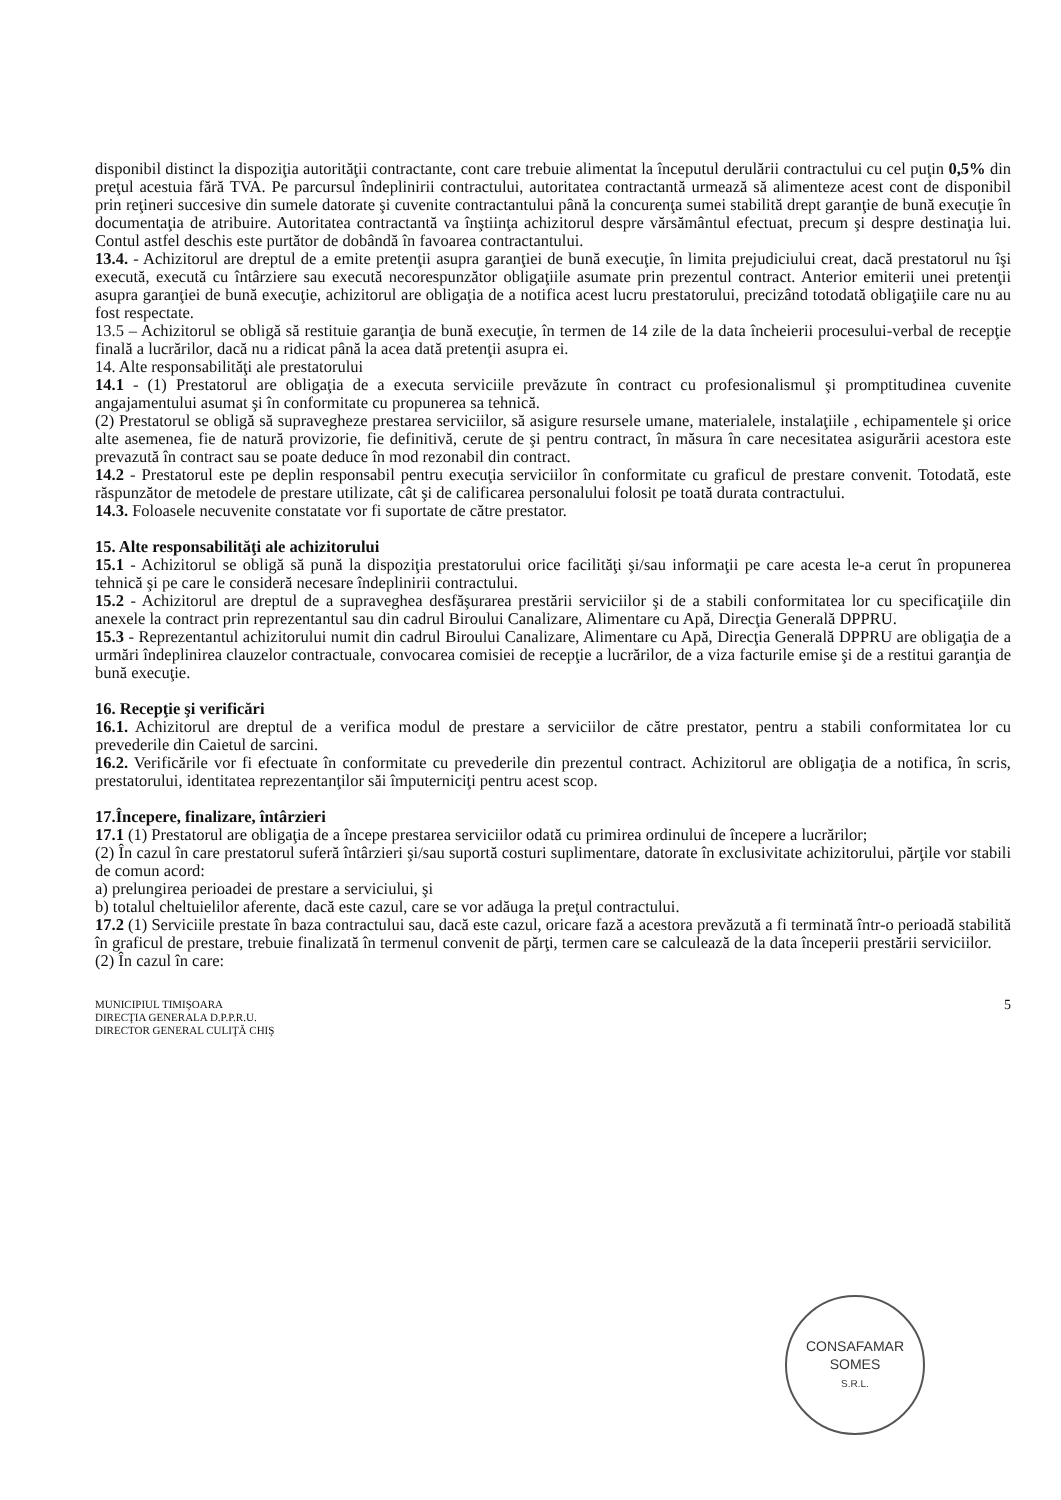disponibil distinct la dispoziţia autorităţii contractante, cont care trebuie alimentat la începutul derulării contractului cu cel puţin 0,5% din preţul acestuia fără TVA. Pe parcursul îndeplinirii contractului, autoritatea contractantă urmează să alimenteze acest cont de disponibil prin reţineri succesive din sumele datorate şi cuvenite contractantului până la concurenţa sumei stabilită drept garanţie de bună execuţie în documentaţia de atribuire. Autoritatea contractantă va înştiinţa achizitorul despre vărsământul efectuat, precum şi despre destinaţia lui. Contul astfel deschis este purtător de dobândă în favoarea contractantului.
13.4. - Achizitorul are dreptul de a emite pretenţii asupra garanţiei de bună execuţie, în limita prejudiciului creat, dacă prestatorul nu îşi execută, execută cu întârziere sau execută necorespunzător obligaţiile asumate prin prezentul contract. Anterior emiterii unei pretenţii asupra garanţiei de bună execuţie, achizitorul are obligaţia de a notifica acest lucru prestatorului, precizând totodată obligaţiile care nu au fost respectate.
13.5 – Achizitorul se obligă să restituie garanţia de bună execuţie, în termen de 14 zile de la data încheierii procesului-verbal de recepţie finală a lucrărilor, dacă nu a ridicat până la acea dată pretenţii asupra ei.
14. Alte responsabilităţi ale prestatorului
14.1 - (1) Prestatorul are obligaţia de a executa serviciile prevăzute în contract cu profesionalismul şi promptitudinea cuvenite angajamentului asumat şi în conformitate cu propunerea sa tehnică.
(2) Prestatorul se obligă să supravegheze prestarea serviciilor, să asigure resursele umane, materialele, instalaţiile , echipamentele şi orice alte asemenea, fie de natură provizorie, fie definitivă, cerute de şi pentru contract, în măsura în care necesitatea asigurării acestora este prevazută în contract sau se poate deduce în mod rezonabil din contract.
14.2 - Prestatorul este pe deplin responsabil pentru execuţia serviciilor în conformitate cu graficul de prestare convenit. Totodată, este răspunzător de metodele de prestare utilizate, cât şi de calificarea personalului folosit pe toată durata contractului.
14.3. Foloasele necuvenite constatate vor fi suportate de către prestator.
15. Alte responsabilităţi ale achizitorului
15.1 - Achizitorul se obligă să pună la dispoziţia prestatorului orice facilităţi şi/sau informaţii pe care acesta le-a cerut în propunerea tehnică şi pe care le consideră necesare îndeplinirii contractului.
15.2 - Achizitorul are dreptul de a supraveghea desfăşurarea prestării serviciilor şi de a stabili conformitatea lor cu specificaţiile din anexele la contract prin reprezentantul sau din cadrul Biroului Canalizare, Alimentare cu Apă, Direcţia Generală DPPRU.
15.3 - Reprezentantul achizitorului numit din cadrul Biroului Canalizare, Alimentare cu Apă, Direcţia Generală DPPRU are obligaţia de a urmări îndeplinirea clauzelor contractuale, convocarea comisiei de recepţie a lucrărilor, de a viza facturile emise şi de a restitui garanţia de bună execuţie.
16. Recepţie şi verificări
16.1. Achizitorul are dreptul de a verifica modul de prestare a serviciilor de către prestator, pentru a stabili conformitatea lor cu prevederile din Caietul de sarcini.
16.2. Verificările vor fi efectuate în conformitate cu prevederile din prezentul contract. Achizitorul are obligaţia de a notifica, în scris, prestatorului, identitatea reprezentanţilor săi împuterniciţi pentru acest scop.
17.Începere, finalizare, întârzieri
17.1 (1) Prestatorul are obligaţia de a începe prestarea serviciilor odată cu primirea ordinului de începere a lucrărilor;
(2) În cazul în care prestatorul suferă întârzieri şi/sau suportă costuri suplimentare, datorate în exclusivitate achizitorului, părţile vor stabili de comun acord:
a) prelungirea perioadei de prestare a serviciului, şi
b) totalul cheltuielilor aferente, dacă este cazul, care se vor adăuga la preţul contractului.
17.2 (1) Serviciile prestate în baza contractului sau, dacă este cazul, oricare fază a acestora prevăzută a fi terminată într-o perioadă stabilită în graficul de prestare, trebuie finalizată în termenul convenit de părţi, termen care se calculează de la data începerii prestării serviciilor.
(2) În cazul în care:
MUNICIPIUL TIMIŞOARA
DIRECŢIA GENERALA D.P.P.R.U.
DIRECTOR GENERAL CULIŢĂ CHIŞ
5
CONSAFAMAR
SOMES
S.R.L.